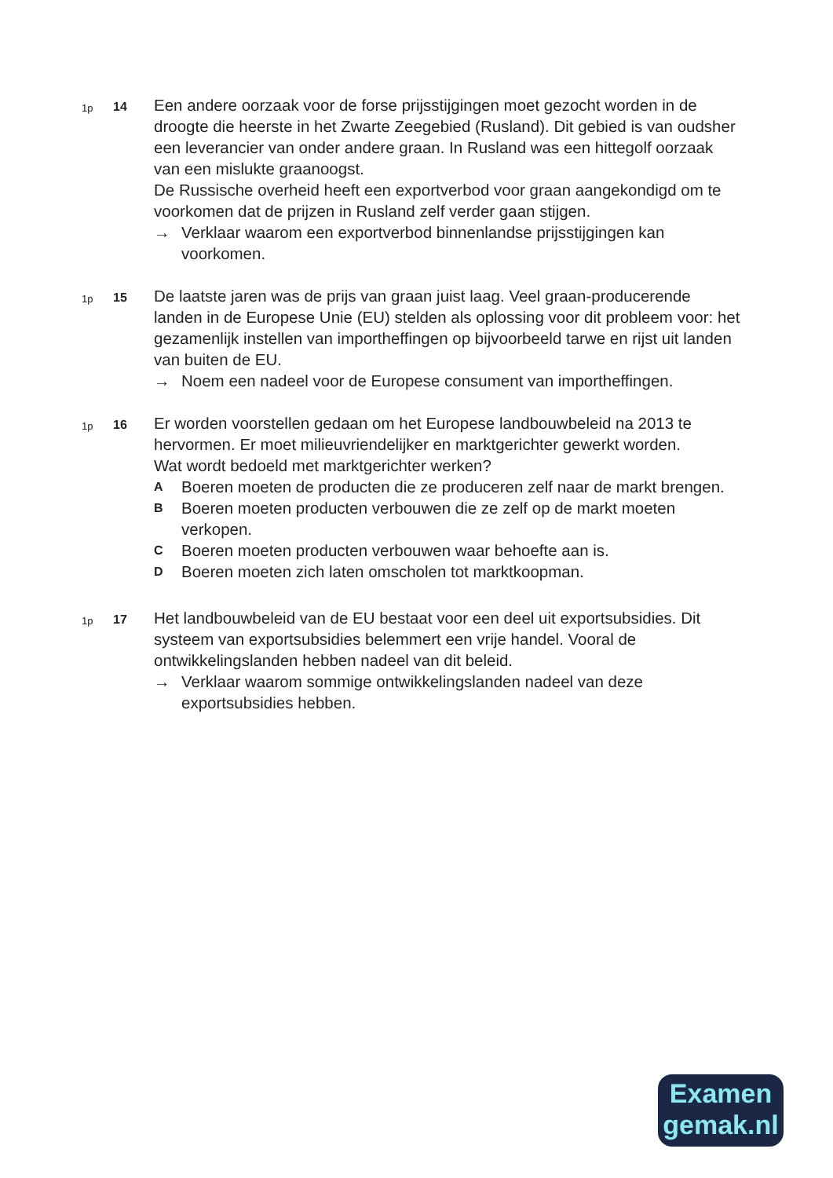1p
14
Een andere oorzaak voor de forse prijsstijgingen moet gezocht worden in de droogte die heerste in het Zwarte Zeegebied (Rusland). Dit gebied is van oudsher een leverancier van onder andere graan. In Rusland was een hittegolf oorzaak van een mislukte graanoogst.
De Russische overheid heeft een exportverbod voor graan aangekondigd om te voorkomen dat de prijzen in Rusland zelf verder gaan stijgen.
→ Verklaar waarom een exportverbod binnenlandse prijsstijgingen kan voorkomen.
1p
15
De laatste jaren was de prijs van graan juist laag. Veel graan-producerende landen in de Europese Unie (EU) stelden als oplossing voor dit probleem voor: het gezamenlijk instellen van importheffingen op bijvoorbeeld tarwe en rijst uit landen van buiten de EU.
→ Noem een nadeel voor de Europese consument van importheffingen.
1p
16
Er worden voorstellen gedaan om het Europese landbouwbeleid na 2013 te hervormen. Er moet milieuvriendelijker en marktgerichter gewerkt worden.
Wat wordt bedoeld met marktgerichter werken?
A Boeren moeten de producten die ze produceren zelf naar de markt brengen.
B Boeren moeten producten verbouwen die ze zelf op de markt moeten verkopen.
C Boeren moeten producten verbouwen waar behoefte aan is.
D Boeren moeten zich laten omscholen tot marktkoopman.
1p
17
Het landbouwbeleid van de EU bestaat voor een deel uit exportsubsidies. Dit systeem van exportsubsidies belemmert een vrije handel. Vooral de ontwikkelingslanden hebben nadeel van dit beleid.
→ Verklaar waarom sommige ontwikkelingslanden nadeel van deze exportsubsidies hebben.
Examen
gemak.nl